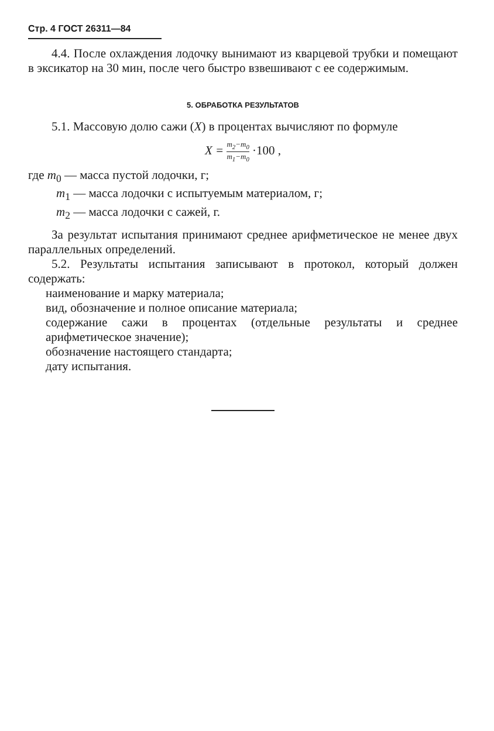Стр. 4 ГОСТ 26311—84
4.4. После охлаждения лодочку вынимают из кварцевой трубки и помещают в эксикатор на 30 мин, после чего быстро взвешивают с ее содержимым.
5. ОБРАБОТКА РЕЗУЛЬТАТОВ
5.1. Массовую долю сажи (X) в процентах вычисляют по формуле
X = m<sub>2</sub>−m<sub>0</sub> m<sub>1</sub>−m<sub>0</sub> ·100 ,
где m<sub>0</sub> — масса пустой лодочки, г;
m<sub>1</sub> — масса лодочки с испытуемым материалом, г;
m<sub>2</sub> — масса лодочки с сажей, г.
За результат испытания принимают среднее арифметическое не менее двух параллельных определений.
5.2. Результаты испытания записывают в протокол, который должен содержать:
наименование и марку материала;
вид, обозначение и полное описание материала;
содержание сажи в процентах (отдельные результаты и среднее арифметическое значение);
обозначение настоящего стандарта;
дату испытания.